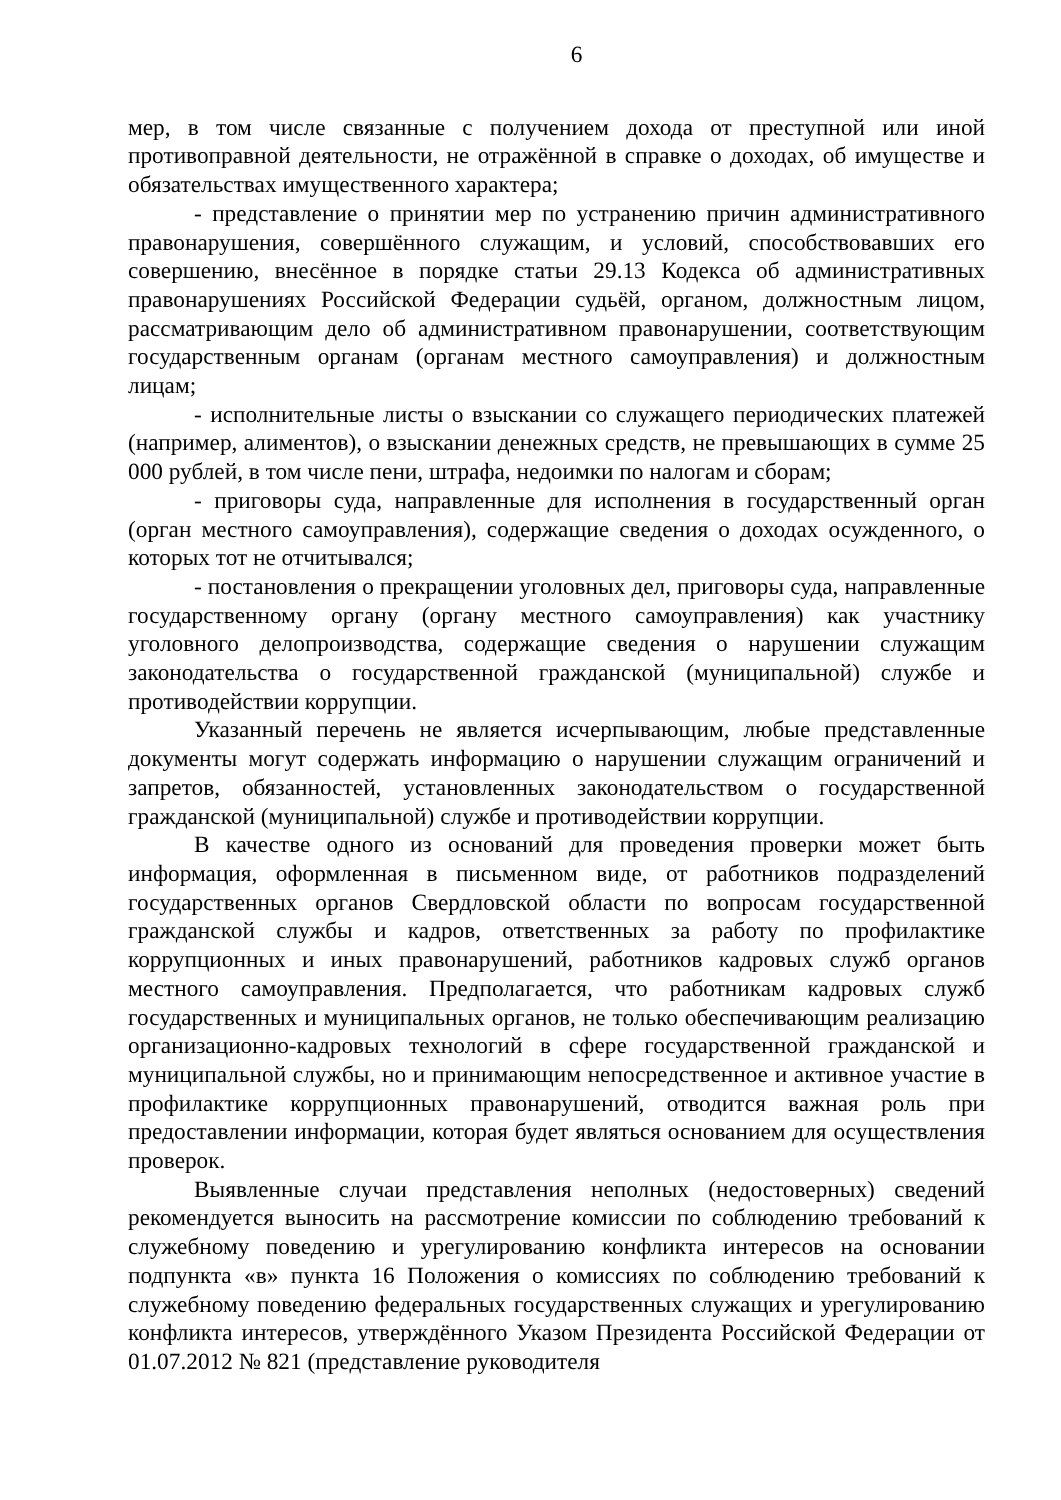6
мер, в том числе связанные с получением дохода от преступной или иной противоправной деятельности, не отражённой в справке о доходах, об имуществе и обязательствах имущественного характера;
- представление о принятии мер по устранению причин административного правонарушения, совершённого служащим, и условий, способствовавших его совершению, внесённое в порядке статьи 29.13 Кодекса об административных правонарушениях Российской Федерации судьёй, органом, должностным лицом, рассматривающим дело об административном правонарушении, соответствующим государственным органам (органам местного самоуправления) и должностным лицам;
- исполнительные листы о взыскании со служащего периодических платежей (например, алиментов), о взыскании денежных средств, не превышающих в сумме 25 000 рублей, в том числе пени, штрафа, недоимки по налогам и сборам;
- приговоры суда, направленные для исполнения в государственный орган (орган местного самоуправления), содержащие сведения о доходах осужденного, о которых тот не отчитывался;
- постановления о прекращении уголовных дел, приговоры суда, направленные государственному органу (органу местного самоуправления) как участнику уголовного делопроизводства, содержащие сведения о нарушении служащим законодательства о государственной гражданской (муниципальной) службе и противодействии коррупции.
Указанный перечень не является исчерпывающим, любые представленные документы могут содержать информацию о нарушении служащим ограничений и запретов, обязанностей, установленных законодательством о государственной гражданской (муниципальной) службе и противодействии коррупции.
В качестве одного из оснований для проведения проверки может быть информация, оформленная в письменном виде, от работников подразделений государственных органов Свердловской области по вопросам государственной гражданской службы и кадров, ответственных за работу по профилактике коррупционных и иных правонарушений, работников кадровых служб органов местного самоуправления. Предполагается, что работникам кадровых служб государственных и муниципальных органов, не только обеспечивающим реализацию организационно-кадровых технологий в сфере государственной гражданской и муниципальной службы, но и принимающим непосредственное и активное участие в профилактике коррупционных правонарушений, отводится важная роль при предоставлении информации, которая будет являться основанием для осуществления проверок.
Выявленные случаи представления неполных (недостоверных) сведений рекомендуется выносить на рассмотрение комиссии по соблюдению требований к служебному поведению и урегулированию конфликта интересов на основании подпункта «в» пункта 16 Положения о комиссиях по соблюдению требований к служебному поведению федеральных государственных служащих и урегулированию конфликта интересов, утверждённого Указом Президента Российской Федерации от 01.07.2012 № 821 (представление руководителя